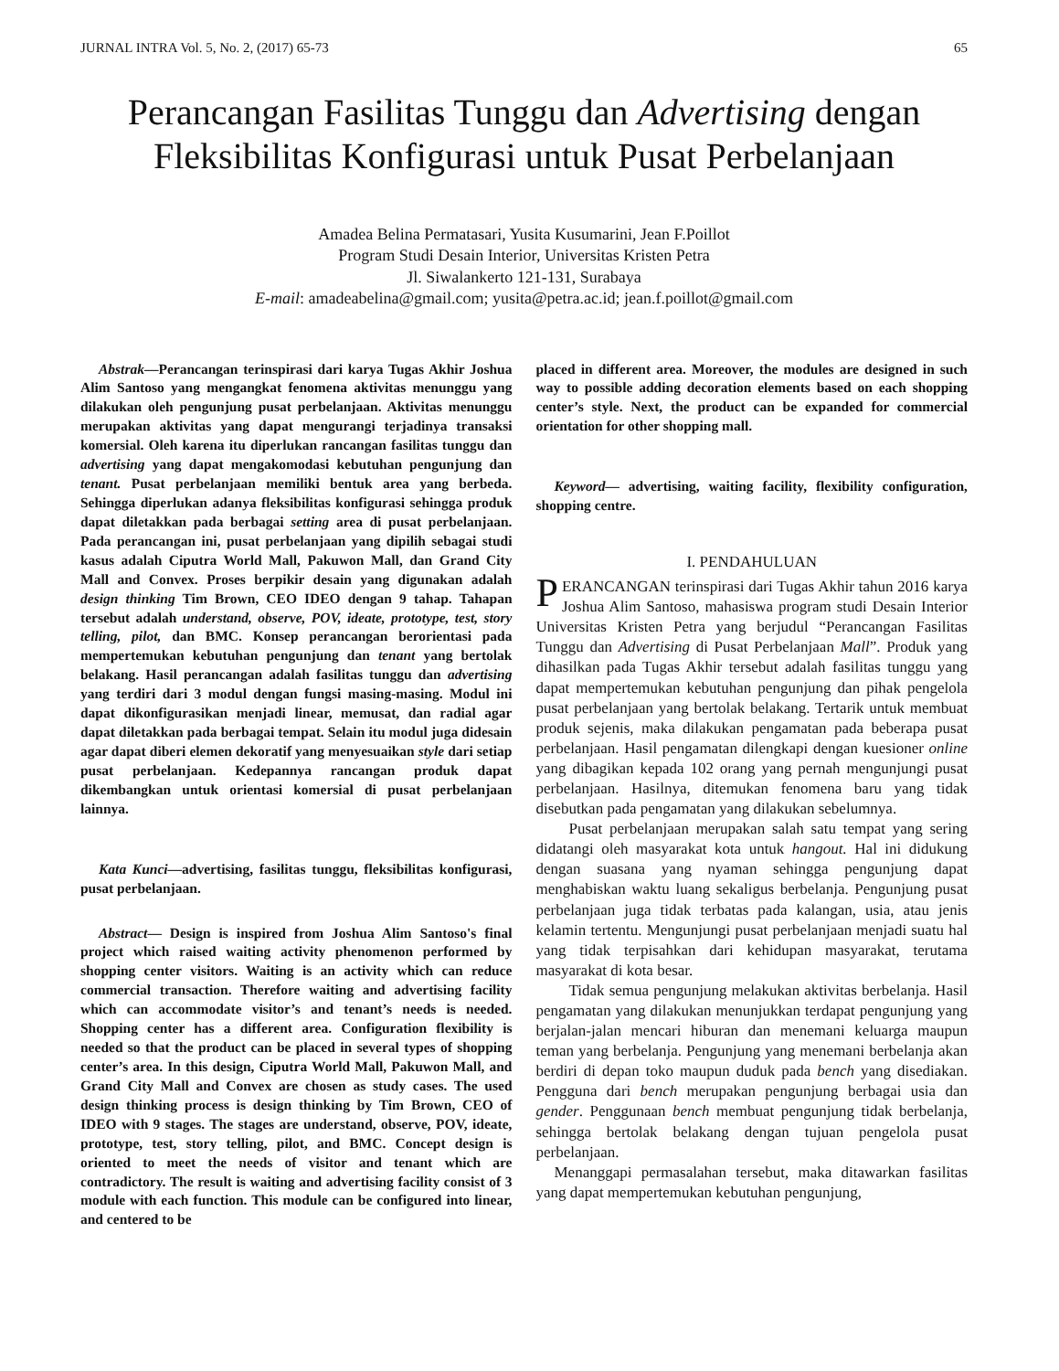JURNAL INTRA Vol. 5, No. 2, (2017) 65-73 65
Perancangan Fasilitas Tunggu dan Advertising dengan Fleksibilitas Konfigurasi untuk Pusat Perbelanjaan
Amadea Belina Permatasari, Yusita Kusumarini, Jean F.Poillot
Program Studi Desain Interior, Universitas Kristen Petra
Jl. Siwalankerto 121-131, Surabaya
E-mail: amadeabelina@gmail.com; yusita@petra.ac.id; jean.f.poillot@gmail.com
Abstrak—Perancangan terinspirasi dari karya Tugas Akhir Joshua Alim Santoso yang mengangkat fenomena aktivitas menunggu yang dilakukan oleh pengunjung pusat perbelanjaan. Aktivitas menunggu merupakan aktivitas yang dapat mengurangi terjadinya transaksi komersial. Oleh karena itu diperlukan rancangan fasilitas tunggu dan advertising yang dapat mengakomodasi kebutuhan pengunjung dan tenant. Pusat perbelanjaan memiliki bentuk area yang berbeda. Sehingga diperlukan adanya fleksibilitas konfigurasi sehingga produk dapat diletakkan pada berbagai setting area di pusat perbelanjaan. Pada perancangan ini, pusat perbelanjaan yang dipilih sebagai studi kasus adalah Ciputra World Mall, Pakuwon Mall, dan Grand City Mall and Convex. Proses berpikir desain yang digunakan adalah design thinking Tim Brown, CEO IDEO dengan 9 tahap. Tahapan tersebut adalah understand, observe, POV, ideate, prototype, test, story telling, pilot, dan BMC. Konsep perancangan berorientasi pada mempertemukan kebutuhan pengunjung dan tenant yang bertolak belakang. Hasil perancangan adalah fasilitas tunggu dan advertising yang terdiri dari 3 modul dengan fungsi masing-masing. Modul ini dapat dikonfigurasikan menjadi linear, memusat, dan radial agar dapat diletakkan pada berbagai tempat. Selain itu modul juga didesain agar dapat diberi elemen dekoratif yang menyesuaikan style dari setiap pusat perbelanjaan. Kedepannya rancangan produk dapat dikembangkan untuk orientasi komersial di pusat perbelanjaan lainnya.
Kata Kunci—advertising, fasilitas tunggu, fleksibilitas konfigurasi, pusat perbelanjaan.
Abstract— Design is inspired from Joshua Alim Santoso's final project which raised waiting activity phenomenon performed by shopping center visitors. Waiting is an activity which can reduce commercial transaction. Therefore waiting and advertising facility which can accommodate visitor’s and tenant’s needs is needed. Shopping center has a different area. Configuration flexibility is needed so that the product can be placed in several types of shopping center’s area. In this design, Ciputra World Mall, Pakuwon Mall, and Grand City Mall and Convex are chosen as study cases. The used design thinking process is design thinking by Tim Brown, CEO of IDEO with 9 stages. The stages are understand, observe, POV, ideate, prototype, test, story telling, pilot, and BMC. Concept design is oriented to meet the needs of visitor and tenant which are contradictory. The result is waiting and advertising facility consist of 3 module with each function. This module can be configured into linear, and centered to be
placed in different area. Moreover, the modules are designed in such way to possible adding decoration elements based on each shopping center’s style. Next, the product can be expanded for commercial orientation for other shopping mall.
Keyword— advertising, waiting facility, flexibility configuration, shopping centre.
I. PENDAHULUAN
PERANCANGAN terinspirasi dari Tugas Akhir tahun 2016 karya Joshua Alim Santoso, mahasiswa program studi Desain Interior Universitas Kristen Petra yang berjudul “Perancangan Fasilitas Tunggu dan Advertising di Pusat Perbelanjaan Mall”. Produk yang dihasilkan pada Tugas Akhir tersebut adalah fasilitas tunggu yang dapat mempertemukan kebutuhan pengunjung dan pihak pengelola pusat perbelanjaan yang bertolak belakang. Tertarik untuk membuat produk sejenis, maka dilakukan pengamatan pada beberapa pusat perbelanjaan. Hasil pengamatan dilengkapi dengan kuesioner online yang dibagikan kepada 102 orang yang pernah mengunjungi pusat perbelanjaan. Hasilnya, ditemukan fenomena baru yang tidak disebutkan pada pengamatan yang dilakukan sebelumnya.
Pusat perbelanjaan merupakan salah satu tempat yang sering didatangi oleh masyarakat kota untuk hangout. Hal ini didukung dengan suasana yang nyaman sehingga pengunjung dapat menghabiskan waktu luang sekaligus berbelanja. Pengunjung pusat perbelanjaan juga tidak terbatas pada kalangan, usia, atau jenis kelamin tertentu. Mengunjungi pusat perbelanjaan menjadi suatu hal yang tidak terpisahkan dari kehidupan masyarakat, terutama masyarakat di kota besar.
Tidak semua pengunjung melakukan aktivitas berbelanja. Hasil pengamatan yang dilakukan menunjukkan terdapat pengunjung yang berjalan-jalan mencari hiburan dan menemani keluarga maupun teman yang berbelanja. Pengunjung yang menemani berbelanja akan berdiri di depan toko maupun duduk pada bench yang disediakan. Pengguna dari bench merupakan pengunjung berbagai usia dan gender. Penggunaan bench membuat pengunjung tidak berbelanja, sehingga bertolak belakang dengan tujuan pengelola pusat perbelanjaan.
Menanggapi permasalahan tersebut, maka ditawarkan fasilitas yang dapat mempertemukan kebutuhan pengunjung,